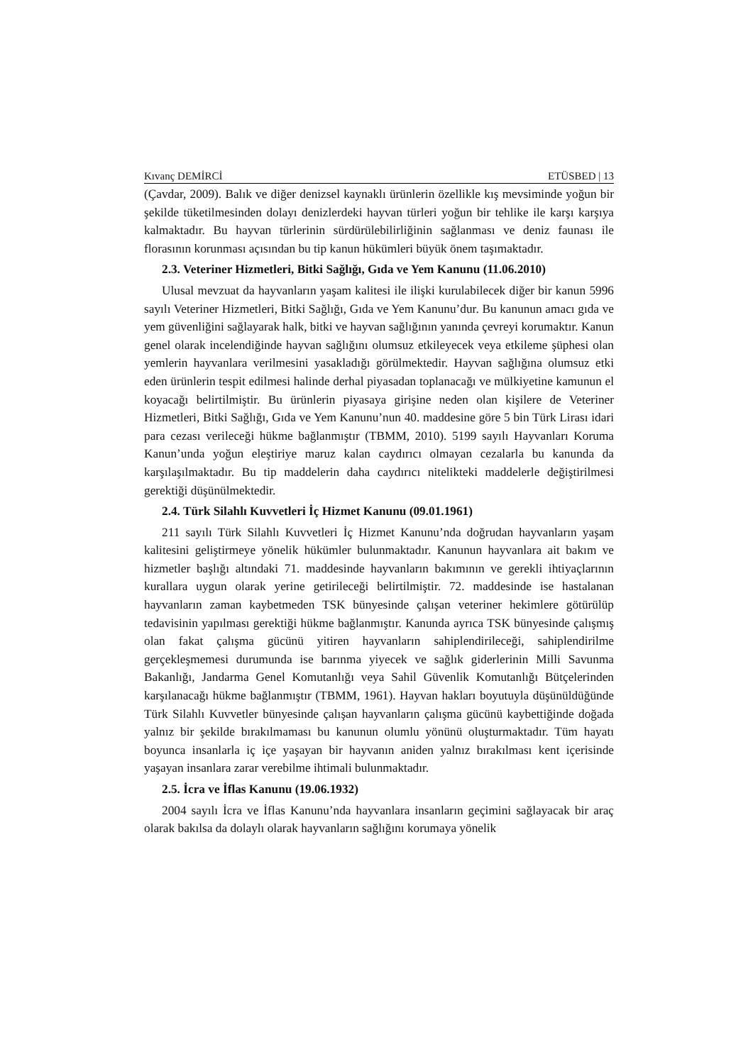Kıvanç DEMİRCİ ETÜSBED | 13
(Çavdar, 2009). Balık ve diğer denizsel kaynaklı ürünlerin özellikle kış mevsiminde yoğun bir şekilde tüketilmesinden dolayı denizlerdeki hayvan türleri yoğun bir tehlike ile karşı karşıya kalmaktadır. Bu hayvan türlerinin sürdürülebilirliğinin sağlanması ve deniz faunası ile florasının korunması açısından bu tip kanun hükümleri büyük önem taşımaktadır.
2.3. Veteriner Hizmetleri, Bitki Sağlığı, Gıda ve Yem Kanunu (11.06.2010)
Ulusal mevzuat da hayvanların yaşam kalitesi ile ilişki kurulabilecek diğer bir kanun 5996 sayılı Veteriner Hizmetleri, Bitki Sağlığı, Gıda ve Yem Kanunu’dur. Bu kanunun amacı gıda ve yem güvenliğini sağlayarak halk, bitki ve hayvan sağlığının yanında çevreyi korumaktır. Kanun genel olarak incelendiğinde hayvan sağlığını olumsuz etkileyecek veya etkileme şüphesi olan yemlerin hayvanlara verilmesini yasakladığı görülmektedir. Hayvan sağlığına olumsuz etki eden ürünlerin tespit edilmesi halinde derhal piyasadan toplanacağı ve mülkiyetine kamunun el koyacağı belirtilmiştir. Bu ürünlerin piyasaya girişine neden olan kişilere de Veteriner Hizmetleri, Bitki Sağlığı, Gıda ve Yem Kanunu’nun 40. maddesine göre 5 bin Türk Lirası idari para cezası verileceği hükme bağlanmıştır (TBMM, 2010). 5199 sayılı Hayvanları Koruma Kanun’unda yoğun eleştiriye maruz kalan caydırıcı olmayan cezalarla bu kanunda da karşılaşılmaktadır. Bu tip maddelerin daha caydırıcı nitelikteki maddelerle değiştirilmesi gerektiği düşünülmektedir.
2.4. Türk Silahlı Kuvvetleri İç Hizmet Kanunu (09.01.1961)
211 sayılı Türk Silahlı Kuvvetleri İç Hizmet Kanunu’nda doğrudan hayvanların yaşam kalitesini geliştirmeye yönelik hükümler bulunmaktadır. Kanunun hayvanlara ait bakım ve hizmetler başlığı altındaki 71. maddesinde hayvanların bakımının ve gerekli ihtiyaçlarının kurallara uygun olarak yerine getirileceği belirtilmiştir. 72. maddesinde ise hastalanan hayvanların zaman kaybetmeden TSK bünyesinde çalışan veteriner hekimlere götürülüp tedavisinin yapılması gerektiği hükme bağlanmıştır. Kanunda ayrıca TSK bünyesinde çalışmış olan fakat çalışma gücünü yitiren hayvanların sahiplendirileceği, sahiplendirilme gerçekleşmemesi durumunda ise barınma yiyecek ve sağlık giderlerinin Milli Savunma Bakanlığı, Jandarma Genel Komutanlığı veya Sahil Güvenlik Komutanlığı Bütçelerinden karşılanacağı hükme bağlanmıştır (TBMM, 1961). Hayvan hakları boyutuyla düşünüldüğünde Türk Silahlı Kuvvetler bünyesinde çalışan hayvanların çalışma gücünü kaybettiğinde doğada yalnız bir şekilde bırakılmaması bu kanunun olumlu yönünü oluşturmaktadır. Tüm hayatı boyunca insanlarla iç içe yaşayan bir hayvanın aniden yalnız bırakılması kent içerisinde yaşayan insanlara zarar verebilme ihtimali bulunmaktadır.
2.5. İcra ve İflas Kanunu (19.06.1932)
2004 sayılı İcra ve İflas Kanunu’nda hayvanlara insanların geçimini sağlayacak bir araç olarak bakılsa da dolaylı olarak hayvanların sağlığını korumaya yönelik